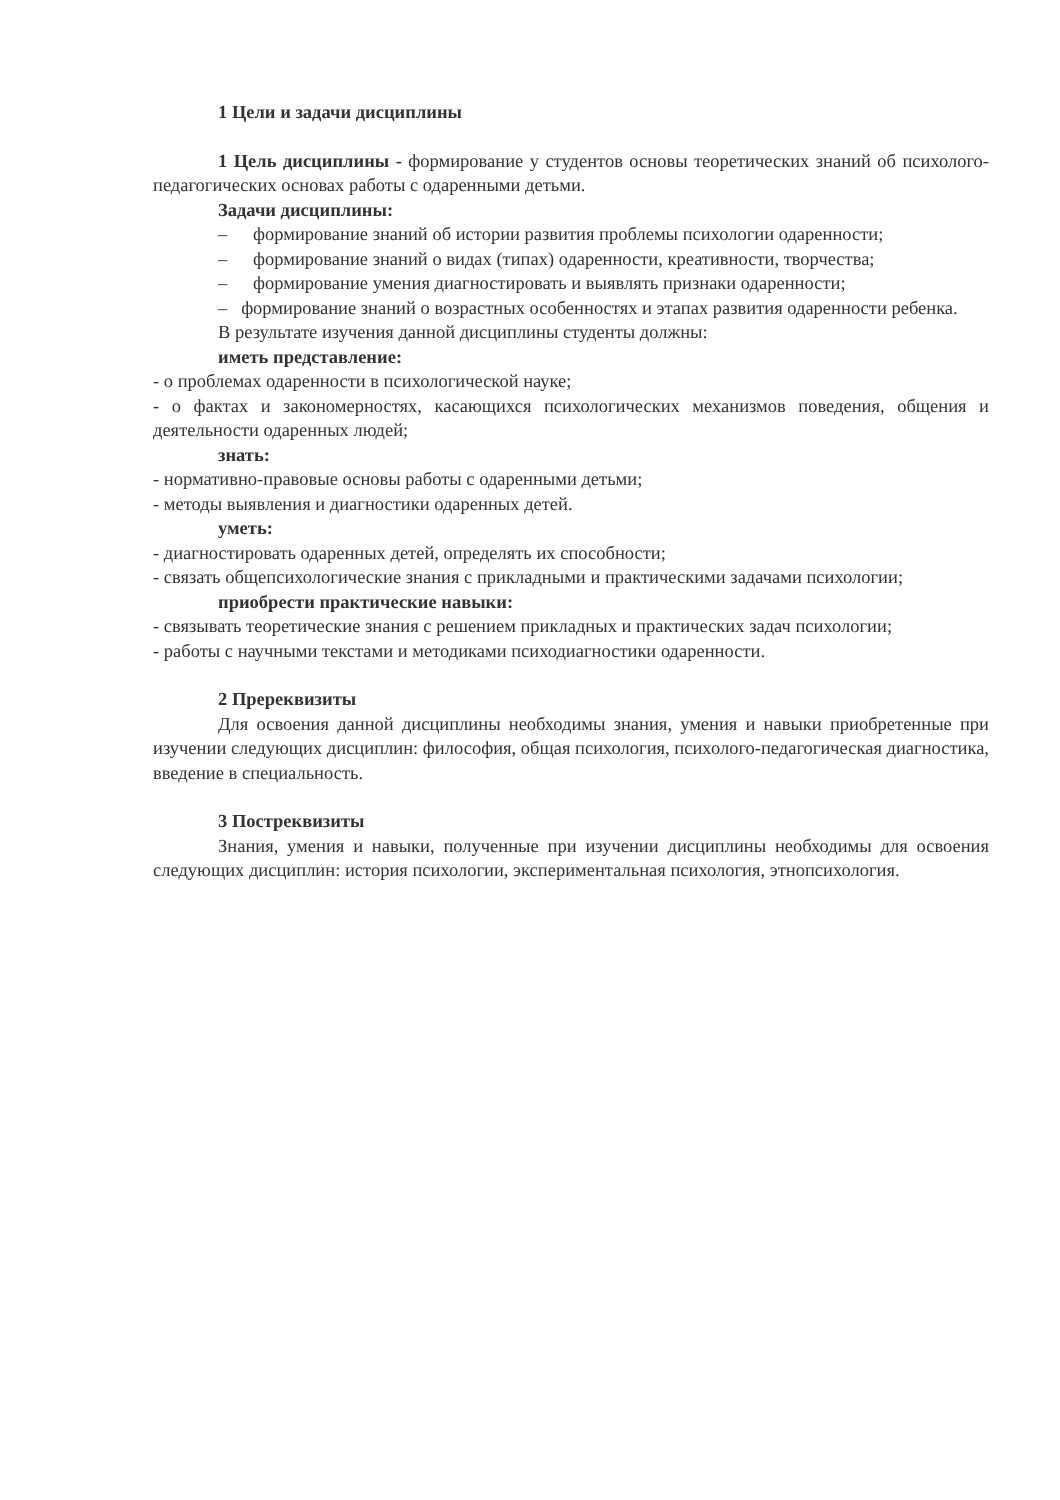1 Цели и задачи дисциплины
1 Цель дисциплины - формирование у студентов основы теоретических знаний об психолого-педагогических основах работы с одаренными детьми.
Задачи дисциплины:
– формирование знаний об истории развития проблемы психологии одаренности;
– формирование знаний о видах (типах) одаренности, креативности, творчества;
– формирование умения диагностировать и выявлять признаки одаренности;
– формирование знаний о возрастных особенностях и этапах развития одаренности ребенка.
В результате изучения данной дисциплины студенты должны:
иметь представление:
- о проблемах одаренности в психологической науке;
- о фактах и закономерностях, касающихся психологических механизмов поведения, общения и деятельности одаренных людей;
знать:
- нормативно-правовые основы работы с одаренными детьми;
- методы выявления и диагностики одаренных детей.
уметь:
- диагностировать одаренных детей, определять их способности;
- связать общепсихологические знания с прикладными и практическими задачами психологии;
приобрести практические навыки:
- связывать теоретические знания с решением прикладных и практических задач психологии;
- работы с научными текстами и методиками психодиагностики одаренности.
2 Пререквизиты
Для освоения данной дисциплины необходимы знания, умения и навыки приобретенные при изучении следующих дисциплин: философия, общая психология, психолого-педагогическая диагностика, введение в специальность.
3 Постреквизиты
Знания, умения и навыки, полученные при изучении дисциплины необходимы для освоения следующих дисциплин: история психологии, экспериментальная психология, этнопсихология.